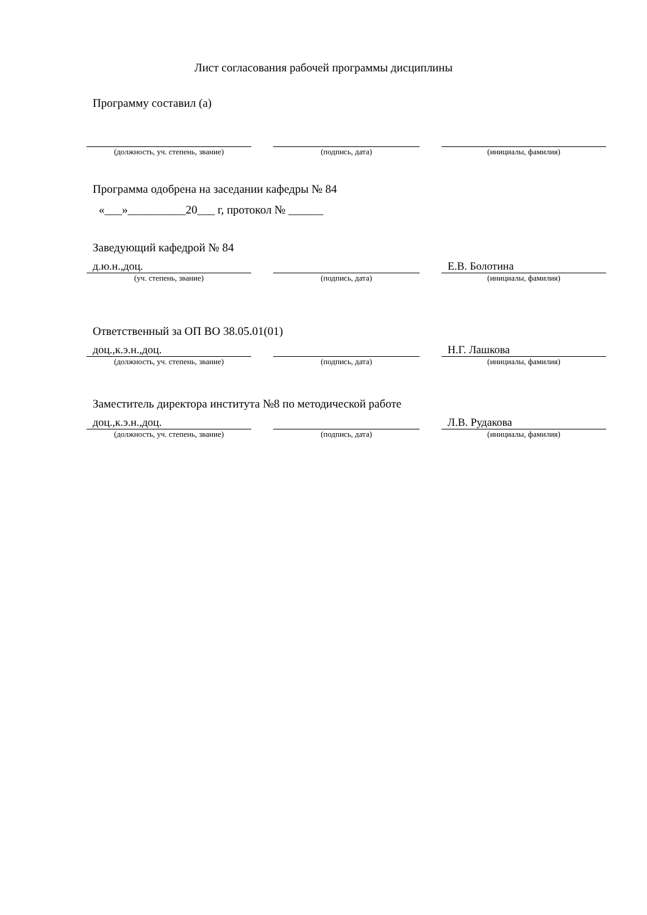Лист согласования рабочей программы дисциплины
Программу составил (а)
| (должность, уч. степень, звание) | | (подпись, дата) | | (инициалы, фамилия) |
Программа одобрена на заседании кафедры № 84
«___»__________20___ г, протокол № ______
Заведующий кафедрой № 84
| д.ю.н.,доц. | | | | Е.В. Болотина |
| (уч. степень, звание) | | (подпись, дата) | | (инициалы, фамилия) |
Ответственный за ОП ВО 38.05.01(01)
| доц.,к.э.н.,доц. | | | | Н.Г. Лашкова |
| (должность, уч. степень, звание) | | (подпись, дата) | | (инициалы, фамилия) |
Заместитель директора института №8 по методической работе
| доц.,к.э.н.,доц. | | | | Л.В. Рудакова |
| (должность, уч. степень, звание) | | (подпись, дата) | | (инициалы, фамилия) |